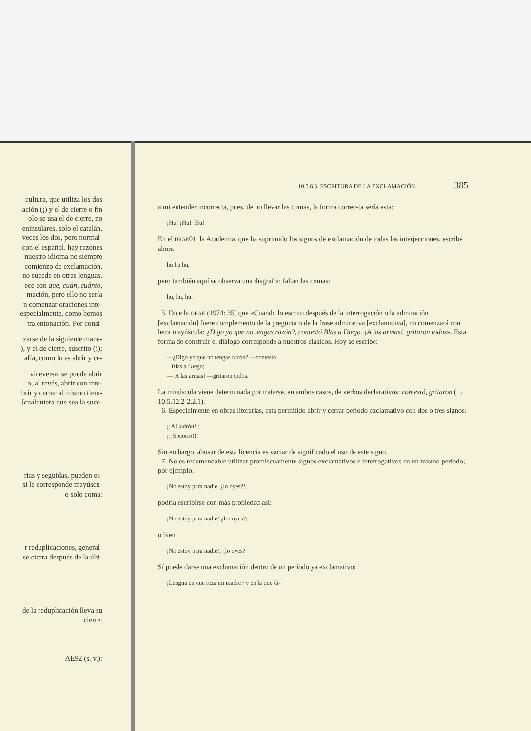cultura, que utiliza los dos
ación (¡) y el de cierre o fin
olo se usa el de cierre, no
eninsulares, solo el catalán,
veces los dos, pero normal-
con el español, hay razones
nuestro idioma no siempre
comienzo de exclamación,
no sucede en otras lenguas.
ece con qué, cuán, cuánto,
mación, pero ello no sería
n comenzar oraciones inte-
especialmente, como hemos
tra entonación. Por consi-
zarse de la siguiente mane-
), y el de cierre, suscrito (!);
afía, como lo es abrir y ce-
viceversa, se puede abrir
o, al revés, abrir con inte-
brir y cerrar al mismo tiem-
[cualquiera que sea la suce-
rias y seguidas, pueden es-
si le corresponde mayúscu-
o solo coma:
r reduplicaciones, general-
se cierra después de la últi-
de la reduplicación lleva su
cierre:
AE92 (s. v.):
10.5.6.3. ESCRITURA DE LA EXCLAMACIÓN 385
a mi entender incorrecta, pues, de no llevar las comas, la forma correc-ta sería esta:
¡Hu! ¡Hu! ¡Hu!
En el DRAE01, la Academia, que ha suprimido los signos de exclamación de todas las interjecciones, escribe ahora
hu hu hu,
pero también aquí se observa una disgrafía: faltan las comas:
hu, hu, hu.
5. Dice la ORAE (1974: 35) que «Cuando lo escrito después de la interrogación o la admiración [exclamación] fuere complemento de la pregunta o de la frase admirativa [exclamativa], no comenzará con letra mayúscula: ¿Digo yo que no tengas razón?, contestó Blas a Diego. ¡A las armas!, gritaron todos». Esta forma de construir el diálogo corresponde a nuestros clásicos. Hoy se escribe:
—¿Digo yo que no tengas razón? —contestó
Blas a Diego;
—¡A las armas! —gritaron todos.
La minúscula viene determinada por tratarse, en ambos casos, de verbos declarativos: contestó, gritaron (→ 10.5.12.2-2.2.1).
6. Especialmente en obras literarias, está permitido abrir y cerrar período exclamativo con dos o tres signos:
¡¡Al ladrón!!;
¡¡¡Socorro!!!
Sin embargo, abusar de esta licencia es vaciar de significado el uso de este signo.
7. No es recomendable utilizar promiscuamente signos exclamativos e interrogativos en un mismo período; por ejemplo:
¡No estoy para nadie, ¿lo oyes?!;
podría escribirse con más propiedad así:
¡No estoy para nadie! ¿Lo oyes?;
o bien
¡No estoy para nadie!, ¿lo oyes?
Sí puede darse una exclamación dentro de un período ya exclamativo:
¡Lengua en que reza mi madre / y en la que di-